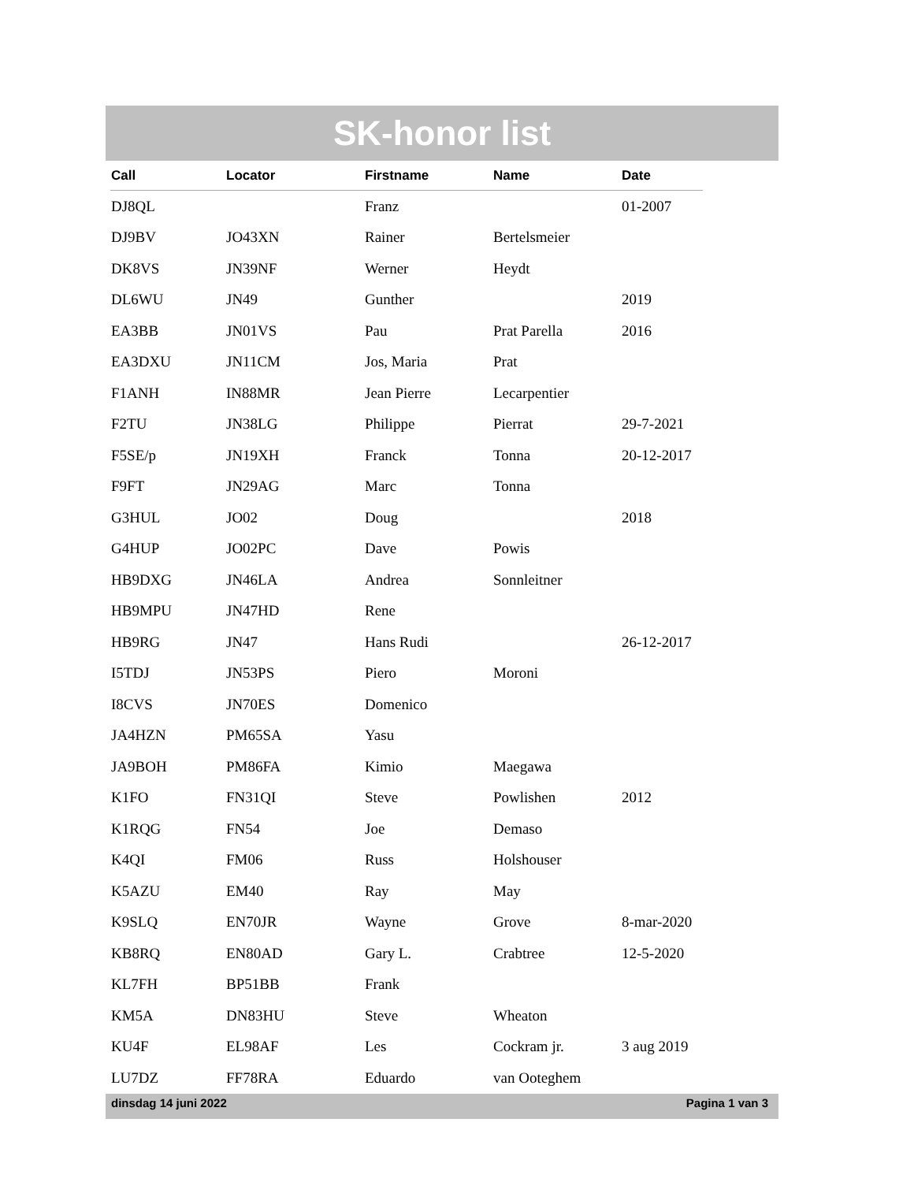SK-honor list
| Call | Locator | Firstname | Name | Date |
| --- | --- | --- | --- | --- |
| DJ8QL | | Franz | | 01-2007 |
| DJ9BV | JO43XN | Rainer | Bertelsmeier | |
| DK8VS | JN39NF | Werner | Heydt | |
| DL6WU | JN49 | Gunther | | 2019 |
| EA3BB | JN01VS | Pau | Prat Parella | 2016 |
| EA3DXU | JN11CM | Jos, Maria | Prat | |
| F1ANH | IN88MR | Jean Pierre | Lecarpentier | |
| F2TU | JN38LG | Philippe | Pierrat | 29-7-2021 |
| F5SE/p | JN19XH | Franck | Tonna | 20-12-2017 |
| F9FT | JN29AG | Marc | Tonna | |
| G3HUL | JO02 | Doug | | 2018 |
| G4HUP | JO02PC | Dave | Powis | |
| HB9DXG | JN46LA | Andrea | Sonnleitner | |
| HB9MPU | JN47HD | Rene | | |
| HB9RG | JN47 | Hans Rudi | | 26-12-2017 |
| I5TDJ | JN53PS | Piero | Moroni | |
| I8CVS | JN70ES | Domenico | | |
| JA4HZN | PM65SA | Yasu | | |
| JA9BOH | PM86FA | Kimio | Maegawa | |
| K1FO | FN31QI | Steve | Powlishen | 2012 |
| K1RQG | FN54 | Joe | Demaso | |
| K4QI | FM06 | Russ | Holshouser | |
| K5AZU | EM40 | Ray | May | |
| K9SLQ | EN70JR | Wayne | Grove | 8-mar-2020 |
| KB8RQ | EN80AD | Gary L. | Crabtree | 12-5-2020 |
| KL7FH | BP51BB | Frank | | |
| KM5A | DN83HU | Steve | Wheaton | |
| KU4F | EL98AF | Les | Cockram jr. | 3 aug 2019 |
| LU7DZ | FF78RA | Eduardo | van Ooteghem | |
dinsdag 14 juni 2022 Pagina 1 van 3